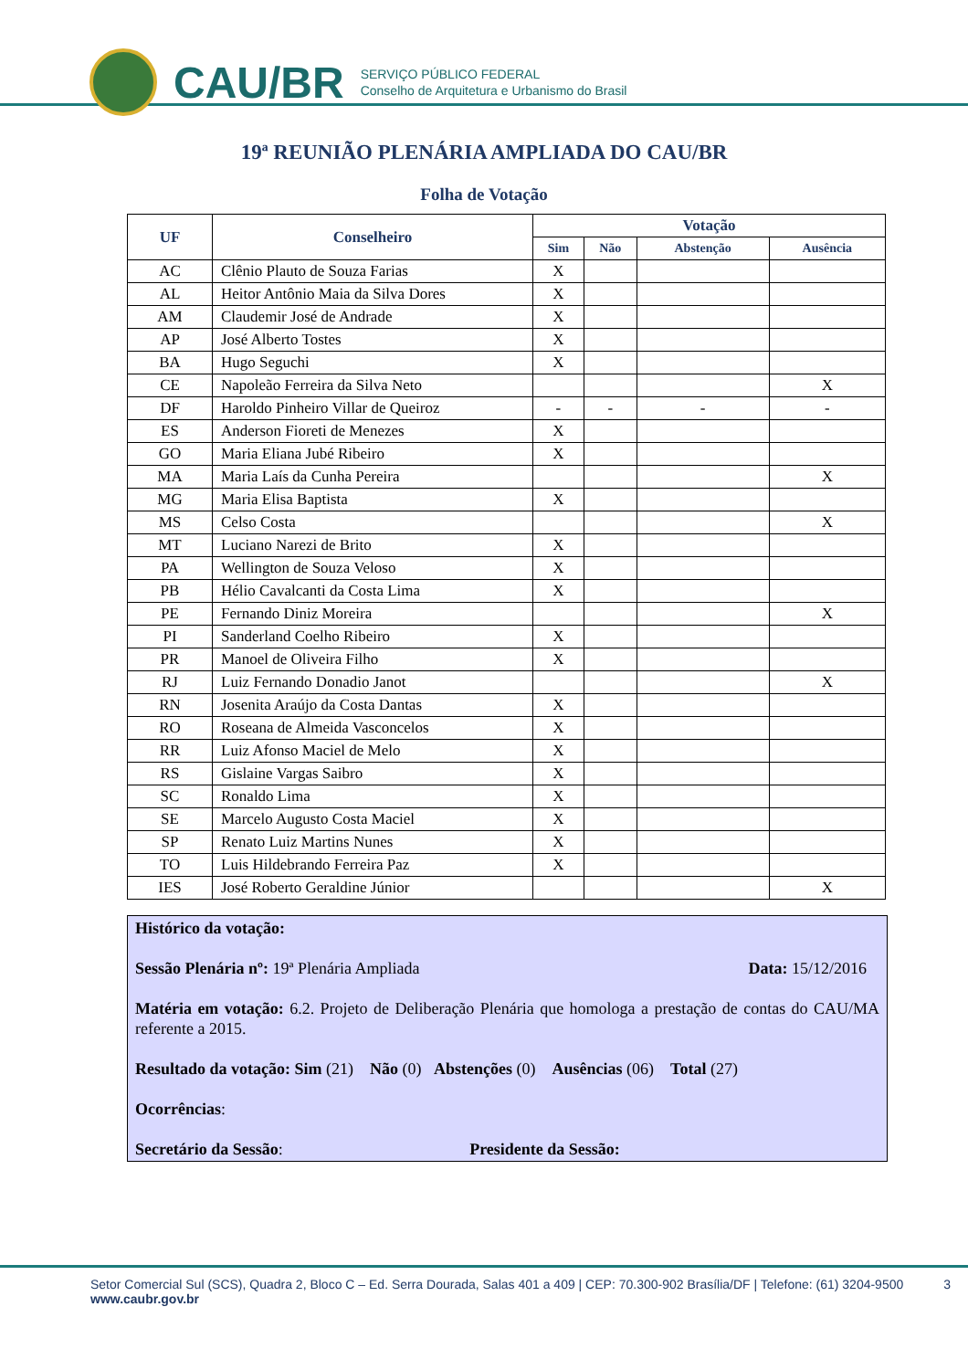CAU/BR
SERVIÇO PÚBLICO FEDERAL
Conselho de Arquitetura e Urbanismo do Brasil
19ª REUNIÃO PLENÁRIA AMPLIADA DO CAU/BR
Folha de Votação
| UF | Conselheiro | Votação | | | |
| --- | --- | --- | --- | --- | --- |
| | | Sim | Não | Abstenção | Ausência |
| AC | Clênio Plauto de Souza Farias | X | | | |
| AL | Heitor Antônio Maia da Silva Dores | X | | | |
| AM | Claudemir José de Andrade | X | | | |
| AP | José Alberto Tostes | X | | | |
| BA | Hugo Seguchi | X | | | |
| CE | Napoleão Ferreira da Silva Neto | | | | X |
| DF | Haroldo Pinheiro Villar de Queiroz | - | - | - | - |
| ES | Anderson Fioreti de Menezes | X | | | |
| GO | Maria Eliana Jubé Ribeiro | X | | | |
| MA | Maria Laís da Cunha Pereira | | | | X |
| MG | Maria Elisa Baptista | X | | | |
| MS | Celso Costa | | | | X |
| MT | Luciano Narezi de Brito | X | | | |
| PA | Wellington de Souza Veloso | X | | | |
| PB | Hélio Cavalcanti da Costa Lima | X | | | |
| PE | Fernando Diniz Moreira | | | | X |
| PI | Sanderland Coelho Ribeiro | X | | | |
| PR | Manoel de Oliveira Filho | X | | | |
| RJ | Luiz Fernando Donadio Janot | | | | X |
| RN | Josenita Araújo da Costa Dantas | X | | | |
| RO | Roseana de Almeida Vasconcelos | X | | | |
| RR | Luiz Afonso Maciel de Melo | X | | | |
| RS | Gislaine Vargas Saibro | X | | | |
| SC | Ronaldo Lima | X | | | |
| SE | Marcelo Augusto Costa Maciel | X | | | |
| SP | Renato Luiz Martins Nunes | X | | | |
| TO | Luis Hildebrando Ferreira Paz | X | | | |
| IES | José Roberto Geraldine Júnior | | | | X |
Histórico da votação:
Sessão Plenária nº: 19ª Plenária Ampliada Data: 15/12/2016
Matéria em votação: 6.2. Projeto de Deliberação Plenária que homologa a prestação de contas do CAU/MA referente a 2015.
Resultado da votação: Sim (21) Não (0) Abstenções (0) Ausências (06) Total (27)
Ocorrências:
Secretário da Sessão: Presidente da Sessão:
Setor Comercial Sul (SCS), Quadra 2, Bloco C – Ed. Serra Dourada, Salas 401 a 409 | CEP: 70.300-902 Brasília/DF | Telefone: (61) 3204-9500 3
www.caubr.gov.br